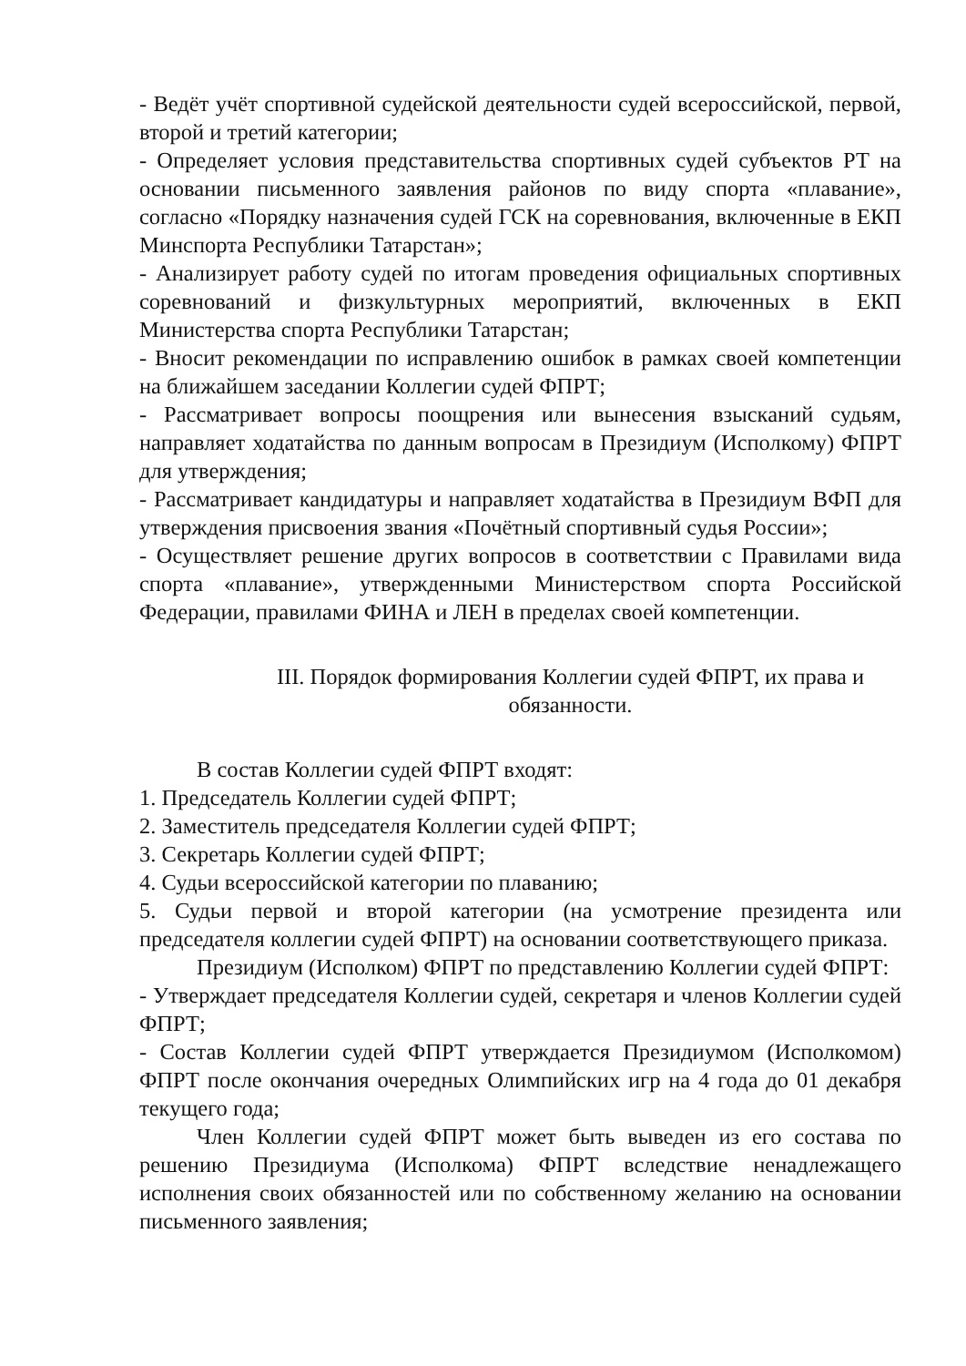- Ведёт учёт спортивной судейской деятельности судей всероссийской, первой, второй и третий категории;
- Определяет условия представительства спортивных судей субъектов РТ на основании письменного заявления районов по виду спорта «плавание», согласно «Порядку назначения судей ГСК на соревнования, включенные в ЕКП Минспорта Республики Татарстан»;
- Анализирует работу судей по итогам проведения официальных спортивных соревнований и физкультурных мероприятий, включенных в ЕКП Министерства спорта Республики Татарстан;
- Вносит рекомендации по исправлению ошибок в рамках своей компетенции на ближайшем заседании Коллегии судей ФПРТ;
- Рассматривает вопросы поощрения или вынесения взысканий судьям, направляет ходатайства по данным вопросам в Президиум (Исполкому) ФПРТ для утверждения;
- Рассматривает кандидатуры и направляет ходатайства в Президиум ВФП для утверждения присвоения звания «Почётный спортивный судья России»;
- Осуществляет решение других вопросов в соответствии с Правилами вида спорта «плавание», утвержденными Министерством спорта Российской Федерации, правилами ФИНА и ЛЕН в пределах своей компетенции.
III. Порядок формирования Коллегии судей ФПРТ, их права и обязанности.
В состав Коллегии судей ФПРТ входят:
1. Председатель Коллегии судей ФПРТ;
2. Заместитель председателя Коллегии судей ФПРТ;
3. Секретарь Коллегии судей ФПРТ;
4. Судьи всероссийской категории по плаванию;
5. Судьи первой и второй категории (на усмотрение президента или председателя коллегии судей ФПРТ) на основании соответствующего приказа.
Президиум (Исполком) ФПРТ по представлению Коллегии судей ФПРТ:
- Утверждает председателя Коллегии судей, секретаря и членов Коллегии судей ФПРТ;
- Состав Коллегии судей ФПРТ утверждается Президиумом (Исполкомом) ФПРТ после окончания очередных Олимпийских игр на 4 года до 01 декабря текущего года;
Член Коллегии судей ФПРТ может быть выведен из его состава по решению Президиума (Исполкома) ФПРТ вследствие ненадлежащего исполнения своих обязанностей или по собственному желанию на основании письменного заявления;